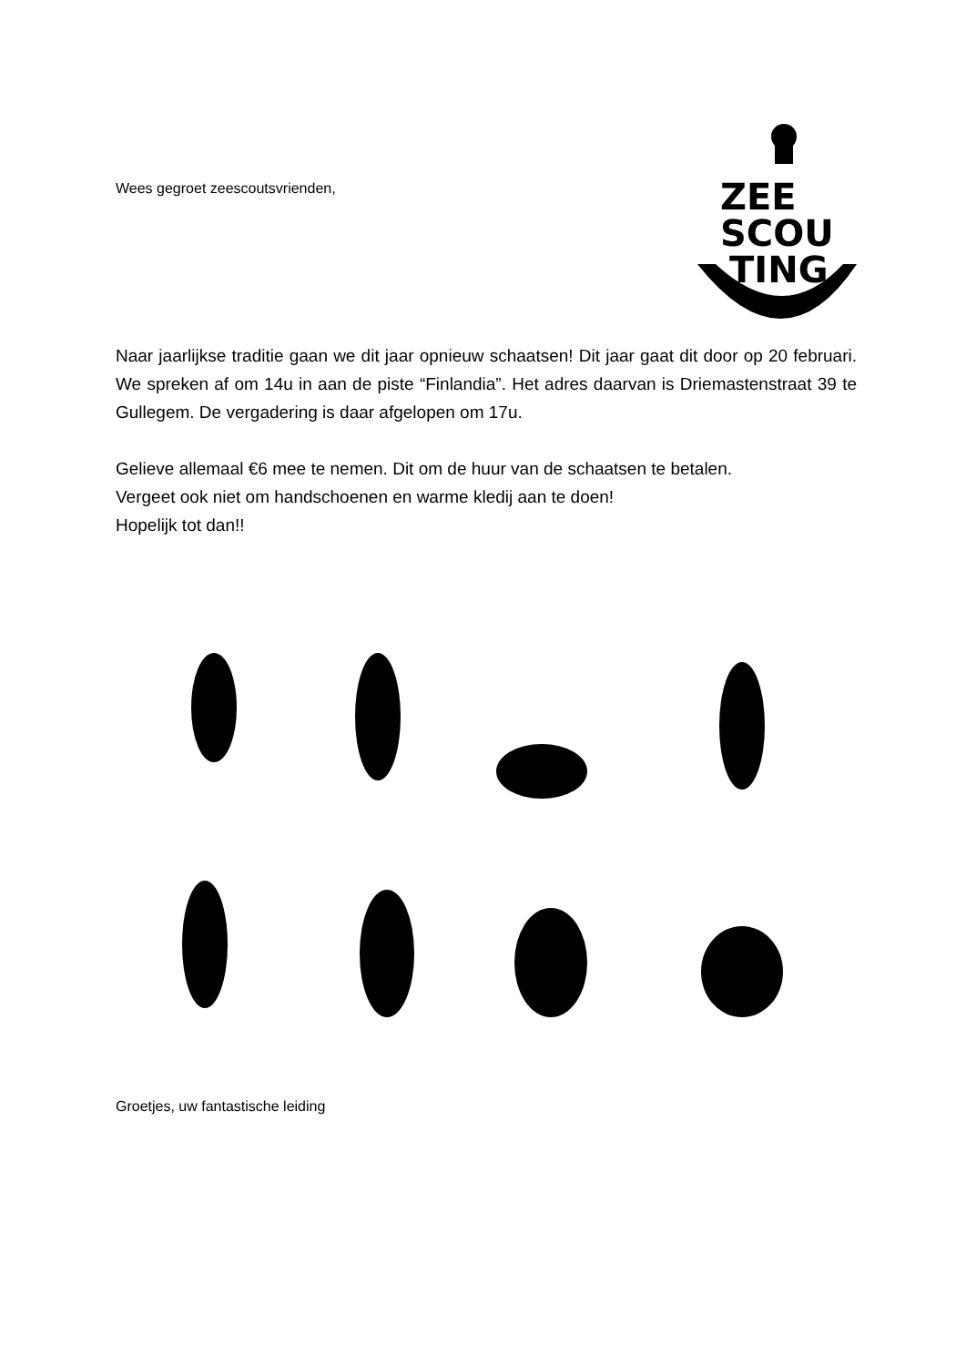Wees gegroet zeescoutsvrienden,
ZEE
SCOU
TING
Naar jaarlijkse traditie gaan we dit jaar opnieuw schaatsen! Dit jaar gaat dit door op 20 februari. We spreken af om 14u in aan de piste “Finlandia”. Het adres daarvan is Driemastenstraat 39 te Gullegem. De vergadering is daar afgelopen om 17u.
Gelieve allemaal €6 mee te nemen. Dit om de huur van de schaatsen te betalen.
Vergeet ook niet om handschoenen en warme kledij aan te doen!
Hopelijk tot dan!!
Groetjes, uw fantastische leiding